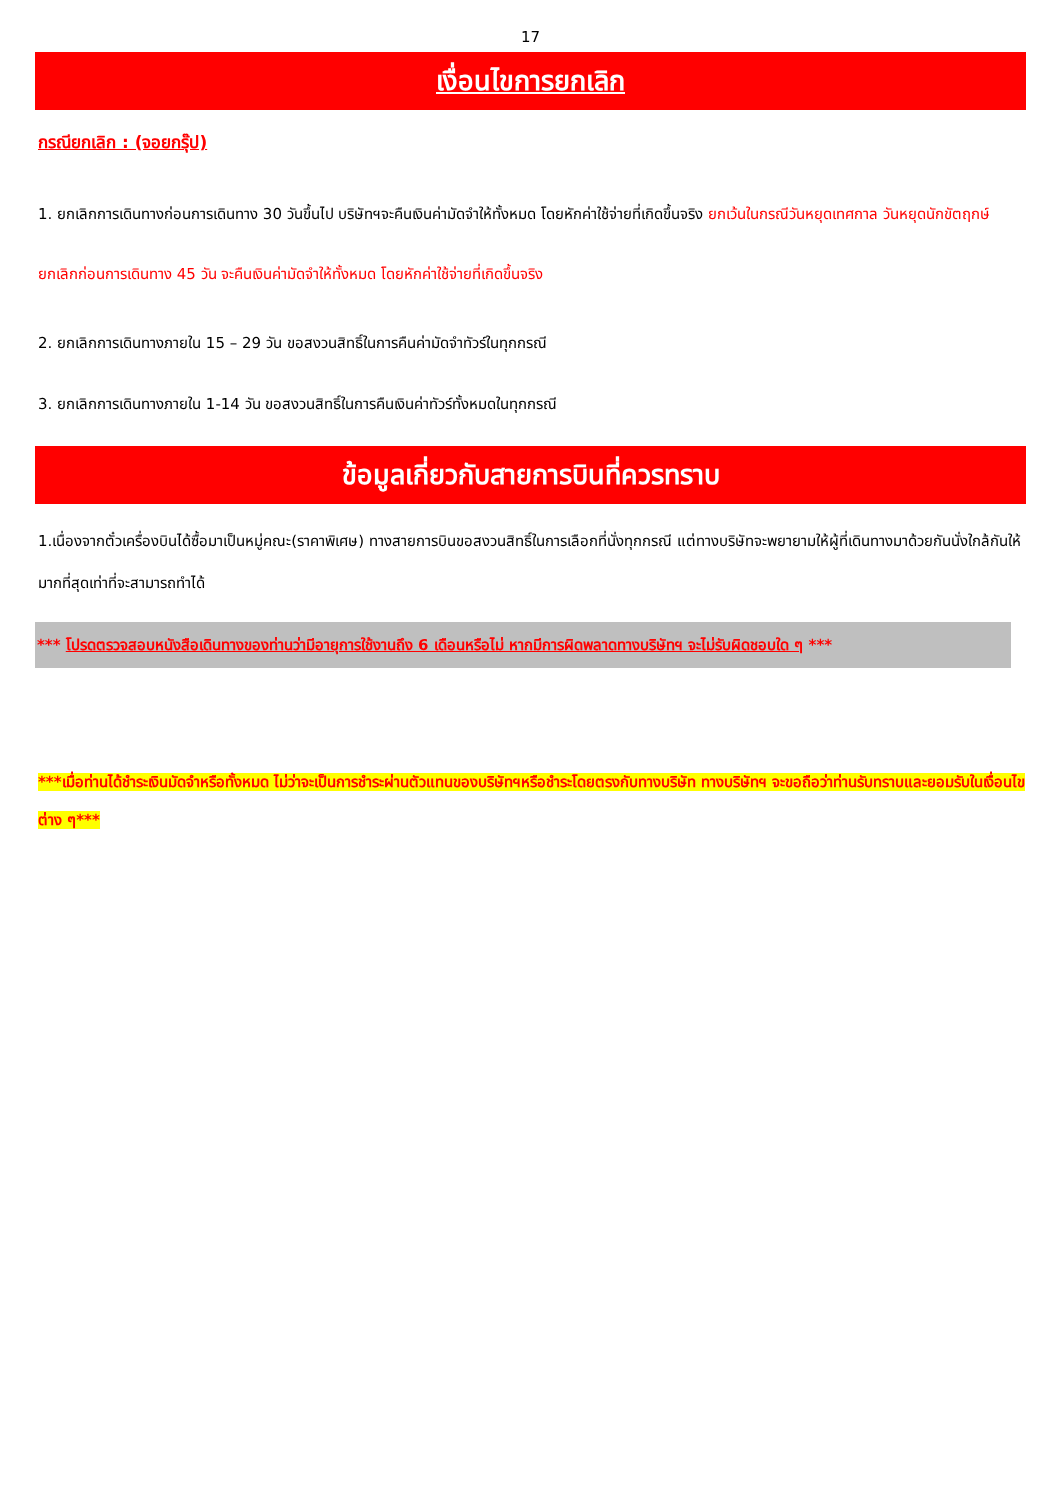17
เงื่อนไขการยกเลิก
กรณียกเลิก : (จอยกรุ๊ป)
1. ยกเลิกการเดินทางก่อนการเดินทาง 30 วันขึ้นไป บริษัทฯจะคืนเงินค่ามัดจำให้ทั้งหมด โดยหักค่าใช้จ่ายที่เกิดขึ้นจริง ยกเว้นในกรณีวันหยุดเทศกาล วันหยุดนักขัตฤกษ์ ยกเลิกก่อนการเดินทาง 45 วัน จะคืนเงินค่ามัดจำให้ทั้งหมด โดยหักค่าใช้จ่ายที่เกิดขึ้นจริง
2. ยกเลิกการเดินทางภายใน 15 – 29 วัน ขอสงวนสิทธิ์ในการคืนค่ามัดจำทัวร์ในทุกกรณี
3. ยกเลิกการเดินทางภายใน 1-14 วัน ขอสงวนสิทธิ์ในการคืนเงินค่าทัวร์ทั้งหมดในทุกกรณี
ข้อมูลเกี่ยวกับสายการบินที่ควรทราบ
1.เนื่องจากตั๋วเครื่องบินได้ซื้อมาเป็นหมู่คณะ(ราคาพิเศษ) ทางสายการบินขอสงวนสิทธิ์ในการเลือกที่นั่งทุกกรณี แต่ทางบริษัทจะพยายามให้ผู้ที่เดินทางมาด้วยกันนั่งใกล้กันให้มากที่สุดเท่าที่จะสามารถทำได้
*** โปรดตรวจสอบหนังสือเดินทางของท่านว่ามีอายุการใช้งานถึง 6 เดือนหรือไม่ หากมีการผิดพลาดทางบริษัทฯ จะไม่รับผิดชอบใด ๆ ***
***เมื่อท่านได้ชำระเงินมัดจำหรือทั้งหมด ไม่ว่าจะเป็นการชำระผ่านตัวแทนของบริษัทฯหรือชำระโดยตรงกับทางบริษัท ทางบริษัทฯ จะขอถือว่าท่านรับทราบและยอมรับในเงื่อนไขต่าง ๆ***